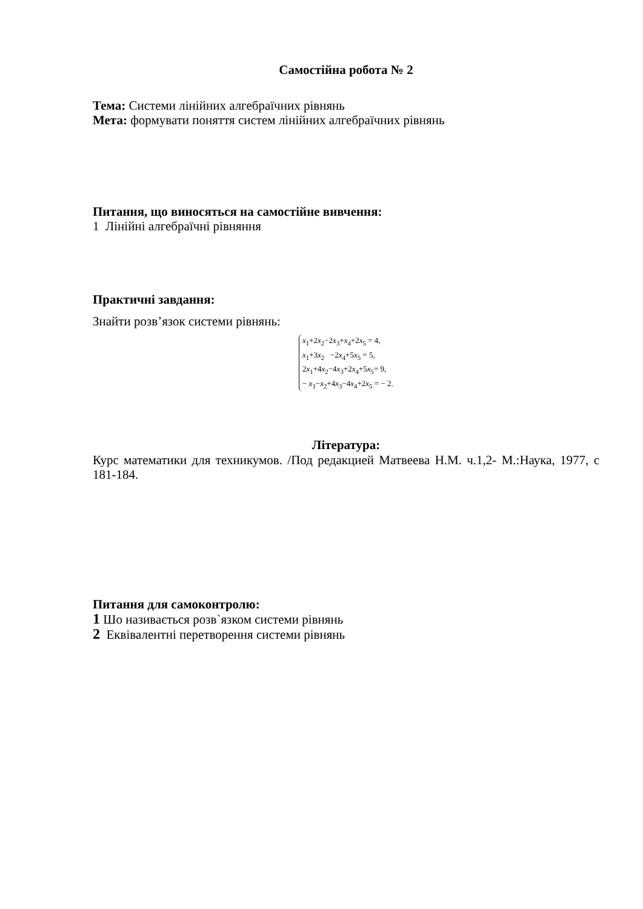Самостійна робота № 2
Тема: Системи лінійних алгебраїчних рівнянь
Мета: формувати поняття систем лінійних алгебраїчних рівнянь
Питання, що виносяться на самостійне вивчення:
1 Лінійні алгебраїчні рівняння
Практичні завдання:
Знайти розв’язок системи рівнянь:
x<sub>1</sub>+2x<sub>2</sub>−2x<sub>3</sub>+x<sub>4</sub>+2x<sub>5</sub> = 4,
x<sub>1</sub>+3x<sub>2</sub> −2x<sub>4</sub>+5x<sub>5</sub> = 5,
2x<sub>1</sub>+4x<sub>2</sub>−4x<sub>3</sub>+2x<sub>4</sub>+5x<sub>5</sub>= 9,
− x<sub>1</sub>−x<sub>2</sub>+4x<sub>3</sub>−4x<sub>4</sub>+2x<sub>5</sub> = − 2.
Література:
Курс математики для техникумов. /Под редакцией Матвеева Н.М. ч.1,2- М.:Наука, 1977, с 181-184.
Питання для самоконтролю:
1 Шо називається розв`язком системи рівнянь
2 Еквівалентні перетворення системи рівнянь